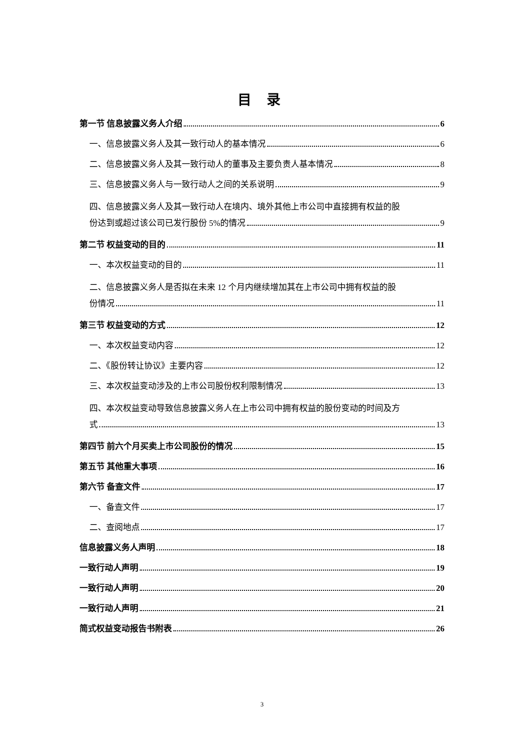目 录
第一节 信息披露义务人介绍 6
一、信息披露义务人及其一致行动人的基本情况 6
二、信息披露义务人及其一致行动人的董事及主要负责人基本情况 8
三、信息披露义务人与一致行动人之间的关系说明 9
四、信息披露义务人及其一致行动人在境内、境外其他上市公司中直接拥有权益的股
份达到或超过该公司已发行股份 5%的情况 9
第二节 权益变动的目的 11
一、本次权益变动的目的 11
二、信息披露义务人是否拟在未来 12 个月内继续增加其在上市公司中拥有权益的股
份情况 11
第三节 权益变动的方式 12
一、本次权益变动内容 12
二、《股份转让协议》主要内容 12
三、本次权益变动涉及的上市公司股份权利限制情况 13
四、本次权益变动导致信息披露义务人在上市公司中拥有权益的股份变动的时间及方
式 13
第四节 前六个月买卖上市公司股份的情况 15
第五节 其他重大事项 16
第六节 备查文件 17
一、备查文件 17
二、查阅地点 17
信息披露义务人声明 18
一致行动人声明 19
一致行动人声明 20
一致行动人声明 21
简式权益变动报告书附表 26
3